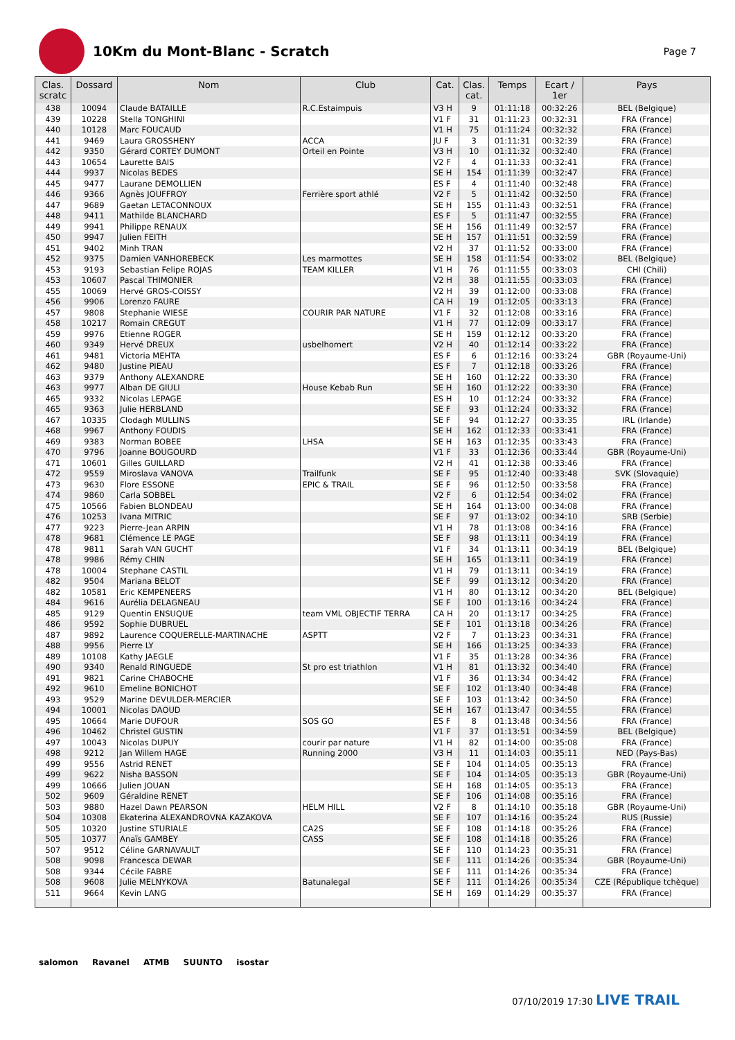10Km du Mont-Blanc - Scratch
Page 7
| Clas. scratc | Dossard | Nom | Club | Cat. | Clas. cat. | Temps | Ecart / 1er | Pays |
| --- | --- | --- | --- | --- | --- | --- | --- | --- |
| 438 | 10094 | Claude BATAILLE | R.C.Estaimpuis | V3 H | 9 | 01:11:18 | 00:32:26 | BEL (Belgique) |
| 439 | 10228 | Stella TONGHINI | | V1 F | 31 | 01:11:23 | 00:32:31 | FRA (France) |
| 440 | 10128 | Marc FOUCAUD | | V1 H | 75 | 01:11:24 | 00:32:32 | FRA (France) |
| 441 | 9469 | Laura GROSSHENY | ACCA | JU F | 3 | 01:11:31 | 00:32:39 | FRA (France) |
| 442 | 9350 | Gérard CORTEY DUMONT | Orteil en Pointe | V3 H | 10 | 01:11:32 | 00:32:40 | FRA (France) |
| 443 | 10654 | Laurette BAIS | | V2 F | 4 | 01:11:33 | 00:32:41 | FRA (France) |
| 444 | 9937 | Nicolas BEDES | | SE H | 154 | 01:11:39 | 00:32:47 | FRA (France) |
| 445 | 9477 | Laurane DEMOLLIEN | | ES F | 4 | 01:11:40 | 00:32:48 | FRA (France) |
| 446 | 9366 | Agnès JOUFFROY | Ferrière sport athlé | V2 F | 5 | 01:11:42 | 00:32:50 | FRA (France) |
| 447 | 9689 | Gaetan LETACONNOUX | | SE H | 155 | 01:11:43 | 00:32:51 | FRA (France) |
| 448 | 9411 | Mathilde BLANCHARD | | ES F | 5 | 01:11:47 | 00:32:55 | FRA (France) |
| 449 | 9941 | Philippe RENAUX | | SE H | 156 | 01:11:49 | 00:32:57 | FRA (France) |
| 450 | 9947 | Julien FEITH | | SE H | 157 | 01:11:51 | 00:32:59 | FRA (France) |
| 451 | 9402 | Minh TRAN | | V2 H | 37 | 01:11:52 | 00:33:00 | FRA (France) |
| 452 | 9375 | Damien VANHOREBECK | Les marmottes | SE H | 158 | 01:11:54 | 00:33:02 | BEL (Belgique) |
| 453 | 9193 | Sebastian Felipe ROJAS | TEAM KILLER | V1 H | 76 | 01:11:55 | 00:33:03 | CHI (Chili) |
| 453 | 10607 | Pascal THIMONIER | | V2 H | 38 | 01:11:55 | 00:33:03 | FRA (France) |
| 455 | 10069 | Hervé GROS-COISSY | | V2 H | 39 | 01:12:00 | 00:33:08 | FRA (France) |
| 456 | 9906 | Lorenzo FAURE | | CA H | 19 | 01:12:05 | 00:33:13 | FRA (France) |
| 457 | 9808 | Stephanie WIESE | COURIR PAR NATURE | V1 F | 32 | 01:12:08 | 00:33:16 | FRA (France) |
| 458 | 10217 | Romain CREGUT | | V1 H | 77 | 01:12:09 | 00:33:17 | FRA (France) |
| 459 | 9976 | Etienne ROGER | | SE H | 159 | 01:12:12 | 00:33:20 | FRA (France) |
| 460 | 9349 | Hervé DREUX | usbelhomert | V2 H | 40 | 01:12:14 | 00:33:22 | FRA (France) |
| 461 | 9481 | Victoria MEHTA | | ES F | 6 | 01:12:16 | 00:33:24 | GBR (Royaume-Uni) |
| 462 | 9480 | Justine PIEAU | | ES F | 7 | 01:12:18 | 00:33:26 | FRA (France) |
| 463 | 9379 | Anthony ALEXANDRE | | SE H | 160 | 01:12:22 | 00:33:30 | FRA (France) |
| 463 | 9977 | Alban DE GIULI | House Kebab Run | SE H | 160 | 01:12:22 | 00:33:30 | FRA (France) |
| 465 | 9332 | Nicolas LEPAGE | | ES H | 10 | 01:12:24 | 00:33:32 | FRA (France) |
| 465 | 9363 | Julie HERBLAND | | SE F | 93 | 01:12:24 | 00:33:32 | FRA (France) |
| 467 | 10335 | Clodagh MULLINS | | SE F | 94 | 01:12:27 | 00:33:35 | IRL (Irlande) |
| 468 | 9967 | Anthony FOUDIS | | SE H | 162 | 01:12:33 | 00:33:41 | FRA (France) |
| 469 | 9383 | Norman BOBEE | LHSA | SE H | 163 | 01:12:35 | 00:33:43 | FRA (France) |
| 470 | 9796 | Joanne BOUGOURD | | V1 F | 33 | 01:12:36 | 00:33:44 | GBR (Royaume-Uni) |
| 471 | 10601 | Gilles GUILLARD | | V2 H | 41 | 01:12:38 | 00:33:46 | FRA (France) |
| 472 | 9559 | Miroslava VANOVA | Trailfunk | SE F | 95 | 01:12:40 | 00:33:48 | SVK (Slovaquie) |
| 473 | 9630 | Flore ESSONE | EPIC & TRAIL | SE F | 96 | 01:12:50 | 00:33:58 | FRA (France) |
| 474 | 9860 | Carla SOBBEL | | V2 F | 6 | 01:12:54 | 00:34:02 | FRA (France) |
| 475 | 10566 | Fabien BLONDEAU | | SE H | 164 | 01:13:00 | 00:34:08 | FRA (France) |
| 476 | 10253 | Ivana MITRIC | | SE F | 97 | 01:13:02 | 00:34:10 | SRB (Serbie) |
| 477 | 9223 | Pierre-Jean ARPIN | | V1 H | 78 | 01:13:08 | 00:34:16 | FRA (France) |
| 478 | 9681 | Clémence LE PAGE | | SE F | 98 | 01:13:11 | 00:34:19 | FRA (France) |
| 478 | 9811 | Sarah VAN GUCHT | | V1 F | 34 | 01:13:11 | 00:34:19 | BEL (Belgique) |
| 478 | 9986 | Rémy CHIN | | SE H | 165 | 01:13:11 | 00:34:19 | FRA (France) |
| 478 | 10004 | Stephane CASTIL | | V1 H | 79 | 01:13:11 | 00:34:19 | FRA (France) |
| 482 | 9504 | Mariana BELOT | | SE F | 99 | 01:13:12 | 00:34:20 | FRA (France) |
| 482 | 10581 | Eric KEMPENEERS | | V1 H | 80 | 01:13:12 | 00:34:20 | BEL (Belgique) |
| 484 | 9616 | Aurélia DELAGNEAU | | SE F | 100 | 01:13:16 | 00:34:24 | FRA (France) |
| 485 | 9129 | Quentin ENSUQUE | team VML OBJECTIF TERRA | CA H | 20 | 01:13:17 | 00:34:25 | FRA (France) |
| 486 | 9592 | Sophie DUBRUEL | | SE F | 101 | 01:13:18 | 00:34:26 | FRA (France) |
| 487 | 9892 | Laurence COQUERELLE-MARTINACHE | ASPTT | V2 F | 7 | 01:13:23 | 00:34:31 | FRA (France) |
| 488 | 9956 | Pierre LY | | SE H | 166 | 01:13:25 | 00:34:33 | FRA (France) |
| 489 | 10108 | Kathy JAEGLE | | V1 F | 35 | 01:13:28 | 00:34:36 | FRA (France) |
| 490 | 9340 | Renald RINGUEDE | St pro est triathlon | V1 H | 81 | 01:13:32 | 00:34:40 | FRA (France) |
| 491 | 9821 | Carine CHABOCHE | | V1 F | 36 | 01:13:34 | 00:34:42 | FRA (France) |
| 492 | 9610 | Emeline BONICHOT | | SE F | 102 | 01:13:40 | 00:34:48 | FRA (France) |
| 493 | 9529 | Marine DEVULDER-MERCIER | | SE F | 103 | 01:13:42 | 00:34:50 | FRA (France) |
| 494 | 10001 | Nicolas DAOUD | | SE H | 167 | 01:13:47 | 00:34:55 | FRA (France) |
| 495 | 10664 | Marie DUFOUR | SOS GO | ES F | 8 | 01:13:48 | 00:34:56 | FRA (France) |
| 496 | 10462 | Christel GUSTIN | | V1 F | 37 | 01:13:51 | 00:34:59 | BEL (Belgique) |
| 497 | 10043 | Nicolas DUPUY | courir par nature | V1 H | 82 | 01:14:00 | 00:35:08 | FRA (France) |
| 498 | 9212 | Jan Willem HAGE | Running 2000 | V3 H | 11 | 01:14:03 | 00:35:11 | NED (Pays-Bas) |
| 499 | 9556 | Astrid RENET | | SE F | 104 | 01:14:05 | 00:35:13 | FRA (France) |
| 499 | 9622 | Nisha BASSON | | SE F | 104 | 01:14:05 | 00:35:13 | GBR (Royaume-Uni) |
| 499 | 10666 | Julien JOUAN | | SE H | 168 | 01:14:05 | 00:35:13 | FRA (France) |
| 502 | 9609 | Géraldine RENET | | SE F | 106 | 01:14:08 | 00:35:16 | FRA (France) |
| 503 | 9880 | Hazel Dawn PEARSON | HELM HILL | V2 F | 8 | 01:14:10 | 00:35:18 | GBR (Royaume-Uni) |
| 504 | 10308 | Ekaterina ALEXANDROVNA KAZAKOVA | | SE F | 107 | 01:14:16 | 00:35:24 | RUS (Russie) |
| 505 | 10320 | Justine STURIALE | CA2S | SE F | 108 | 01:14:18 | 00:35:26 | FRA (France) |
| 505 | 10377 | Anaïs GAMBEY | CASS | SE F | 108 | 01:14:18 | 00:35:26 | FRA (France) |
| 507 | 9512 | Céline GARNAVAULT | | SE F | 110 | 01:14:23 | 00:35:31 | FRA (France) |
| 508 | 9098 | Francesca DEWAR | | SE F | 111 | 01:14:26 | 00:35:34 | GBR (Royaume-Uni) |
| 508 | 9344 | Cécile FABRE | | SE F | 111 | 01:14:26 | 00:35:34 | FRA (France) |
| 508 | 9608 | Julie MELNYKOVA | Batunalegal | SE F | 111 | 01:14:26 | 00:35:34 | CZE (République tchèque) |
| 511 | 9664 | Kevin LANG | | SE H | 169 | 01:14:29 | 00:35:37 | FRA (France) |
salomon Ravanel ATMB SUUNTO isostar
07/10/2019 17:30 LIVE TRAIL